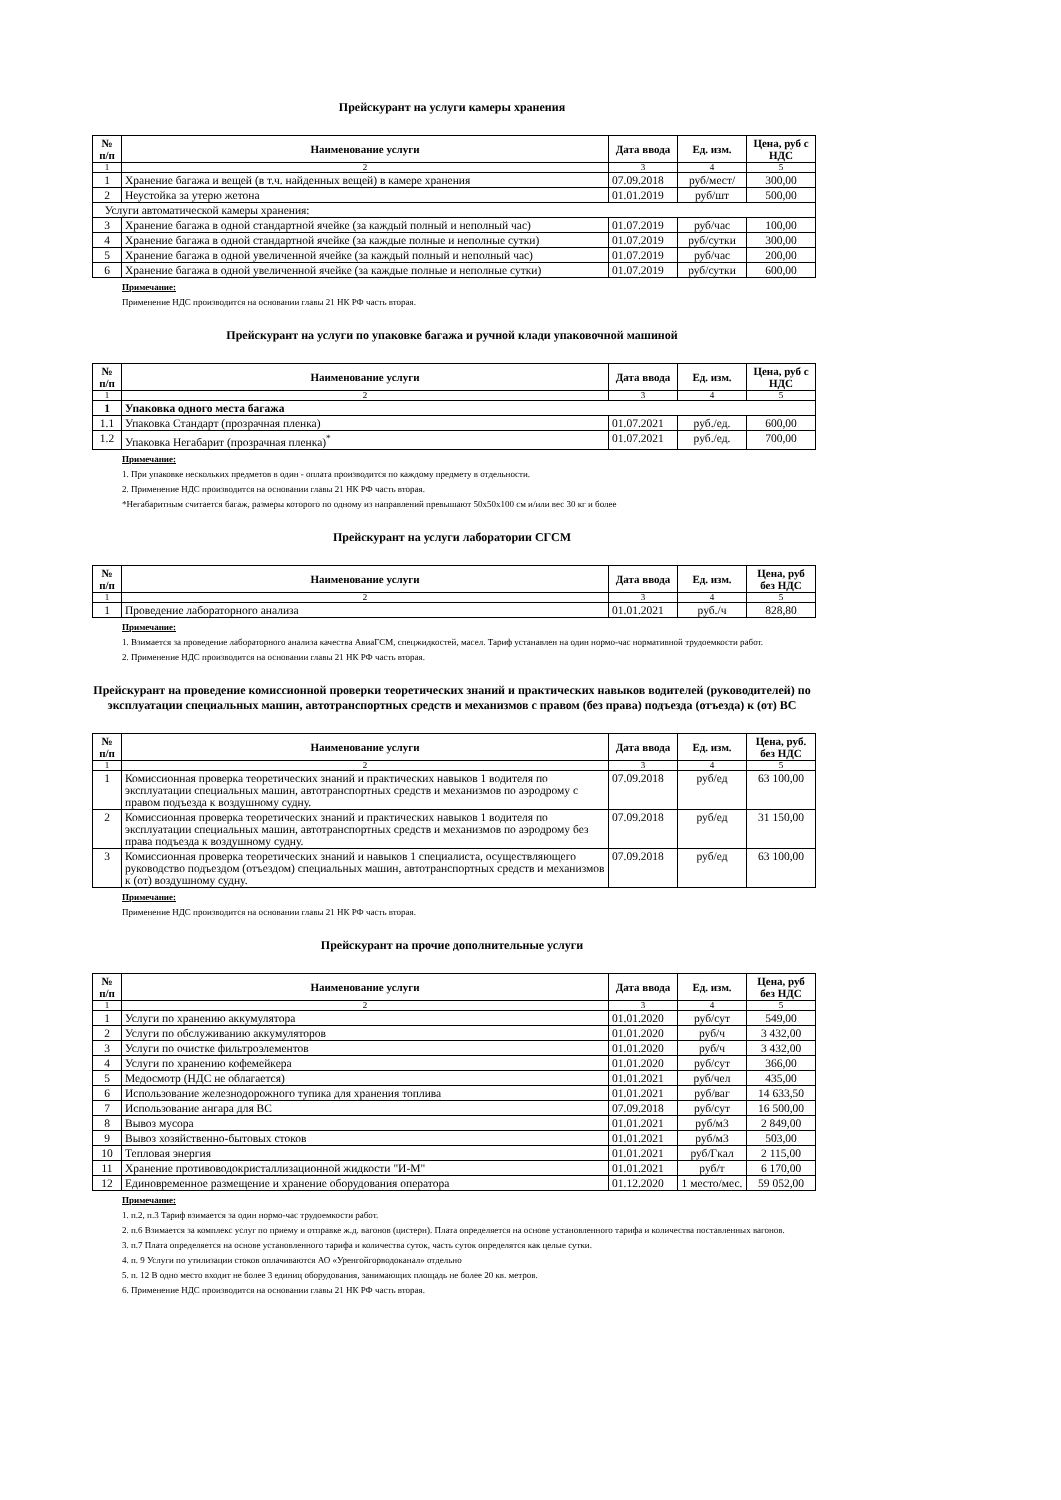Прейскурант на услуги камеры хранения
| № п/п | Наименование услуги | Дата ввода | Ед. изм. | Цена, руб с НДС |
| --- | --- | --- | --- | --- |
| 1 | 2 | 3 | 4 | 5 |
| 1 | Хранение багажа и вещей (в т.ч. найденных вещей) в камере хранения | 07.09.2018 | руб/мест/ | 300,00 |
| 2 | Неустойка за утерю жетона | 01.01.2019 | руб/шт | 500,00 |
| Услуги автоматической камеры хранения: | | | | |
| 3 | Хранение багажа в одной стандартной ячейке (за каждый полный и неполный час) | 01.07.2019 | руб/час | 100,00 |
| 4 | Хранение багажа в одной стандартной ячейке (за каждые полные и неполные сутки) | 01.07.2019 | руб/сутки | 300,00 |
| 5 | Хранение багажа в одной увеличенной ячейке (за каждый полный и неполный час) | 01.07.2019 | руб/час | 200,00 |
| 6 | Хранение багажа в одной увеличенной ячейке (за каждые полные и неполные сутки) | 01.07.2019 | руб/сутки | 600,00 |
Примечание:
Применение НДС производится на основании главы 21 НК РФ часть вторая.
Прейскурант на услуги по упаковке багажа и ручной клади упаковочной машиной
| № п/п | Наименование услуги | Дата ввода | Ед. изм. | Цена, руб с НДС |
| --- | --- | --- | --- | --- |
| 1 | 2 | 3 | 4 | 5 |
| 1 | Упаковка одного места багажа | | | |
| 1.1 | Упаковка Стандарт (прозрачная пленка) | 01.07.2021 | руб./ед. | 600,00 |
| 1.2 | Упаковка Негабарит (прозрачная пленка)<sup>*</sup> | 01.07.2021 | руб./ед. | 700,00 |
Примечание:
1. При упаковке нескольких предметов в один - оплата производится по каждому предмету в отдельности.
2. Применение НДС производится на основании главы 21 НК РФ часть вторая.
*Негабаритным считается багаж, размеры которого по одному из направлений превышают 50х50х100 см и/или вес 30 кг и более
Прейскурант на услуги лаборатории СГСМ
| № п/п | Наименование услуги | Дата ввода | Ед. изм. | Цена, руб без НДС |
| --- | --- | --- | --- | --- |
| 1 | 2 | 3 | 4 | 5 |
| 1 | Проведение лабораторного анализа | 01.01.2021 | руб./ч | 828,80 |
Примечание:
1. Взимается за проведение лабораторного анализа качества АвиаГСМ, спецжидкостей, масел. Тариф устанавлен на один нормо-час нормативной трудоемкости работ.
2. Применение НДС производится на основании главы 21 НК РФ часть вторая.
Прейскурант на проведение комиссионной проверки теоретических знаний и практических навыков водителей (руководителей) по эксплуатации специальных машин, автотранспортных средств и механизмов с правом (без права) подъезда (отъезда) к (от) ВС
| № п/п | Наименование услуги | Дата ввода | Ед. изм. | Цена, руб. без НДС |
| --- | --- | --- | --- | --- |
| 1 | 2 | 3 | 4 | 5 |
| 1 | Комиссионная проверка теоретических знаний и практических навыков 1 водителя по эксплуатации специальных машин, автотранспортных средств и механизмов по аэродрому с правом подъезда к воздушному судну. | 07.09.2018 | руб/ед | 63 100,00 |
| 2 | Комиссионная проверка теоретических знаний и практических навыков 1 водителя по эксплуатации специальных машин, автотранспортных средств и механизмов по аэродрому без права подъезда к воздушному судну. | 07.09.2018 | руб/ед | 31 150,00 |
| 3 | Комиссионная проверка теоретических знаний и навыков 1 специалиста, осуществляющего руководство подъездом (отъездом) специальных машин, автотранспортных средств и механизмов к (от) воздушному судну. | 07.09.2018 | руб/ед | 63 100,00 |
Примечание:
Применение НДС производится на основании главы 21 НК РФ часть вторая.
Прейскурант на прочие дополнительные услуги
| № п/п | Наименование услуги | Дата ввода | Ед. изм. | Цена, руб без НДС |
| --- | --- | --- | --- | --- |
| 1 | 2 | 3 | 4 | 5 |
| 1 | Услуги по хранению аккумулятора | 01.01.2020 | руб/сут | 549,00 |
| 2 | Услуги по обслуживанию аккумуляторов | 01.01.2020 | руб/ч | 3 432,00 |
| 3 | Услуги по очистке фильтроэлементов | 01.01.2020 | руб/ч | 3 432,00 |
| 4 | Услуги по хранению кофемейкера | 01.01.2020 | руб/сут | 366,00 |
| 5 | Медосмотр (НДС не облагается) | 01.01.2021 | руб/чел | 435,00 |
| 6 | Использование железнодорожного тупика для хранения топлива | 01.01.2021 | руб/ваг | 14 633,50 |
| 7 | Использование ангара для ВС | 07.09.2018 | руб/сут | 16 500,00 |
| 8 | Вывоз мусора | 01.01.2021 | руб/м3 | 2 849,00 |
| 9 | Вывоз хозяйственно-бытовых стоков | 01.01.2021 | руб/м3 | 503,00 |
| 10 | Тепловая энергия | 01.01.2021 | руб/Гкал | 2 115,00 |
| 11 | Хранение противоводокристаллизационной жидкости "И-М" | 01.01.2021 | руб/т | 6 170,00 |
| 12 | Единовременное размещение и хранение оборудования оператора | 01.12.2020 | 1 место/мес. | 59 052,00 |
Примечание:
1. п.2, п.3 Тариф взимается за один нормо-час трудоемкости работ.
2. п.6 Взимается за комплекс услуг по приему и отправке ж.д. вагонов (цистерн). Плата определяется на основе установленного тарифа и количества поставленных вагонов.
3. п.7 Плата определяется на основе установленного тарифа и количества суток, часть суток определятся как целые сутки.
4. п. 9 Услуги по утилизации стоков оплачиваются АО «Уренгойгорводоканал» отдельно
5. п. 12 В одно место входит не более 3 единиц оборудования, занимающих площадь не более 20 кв. метров.
6. Применение НДС производится на основании главы 21 НК РФ часть вторая.